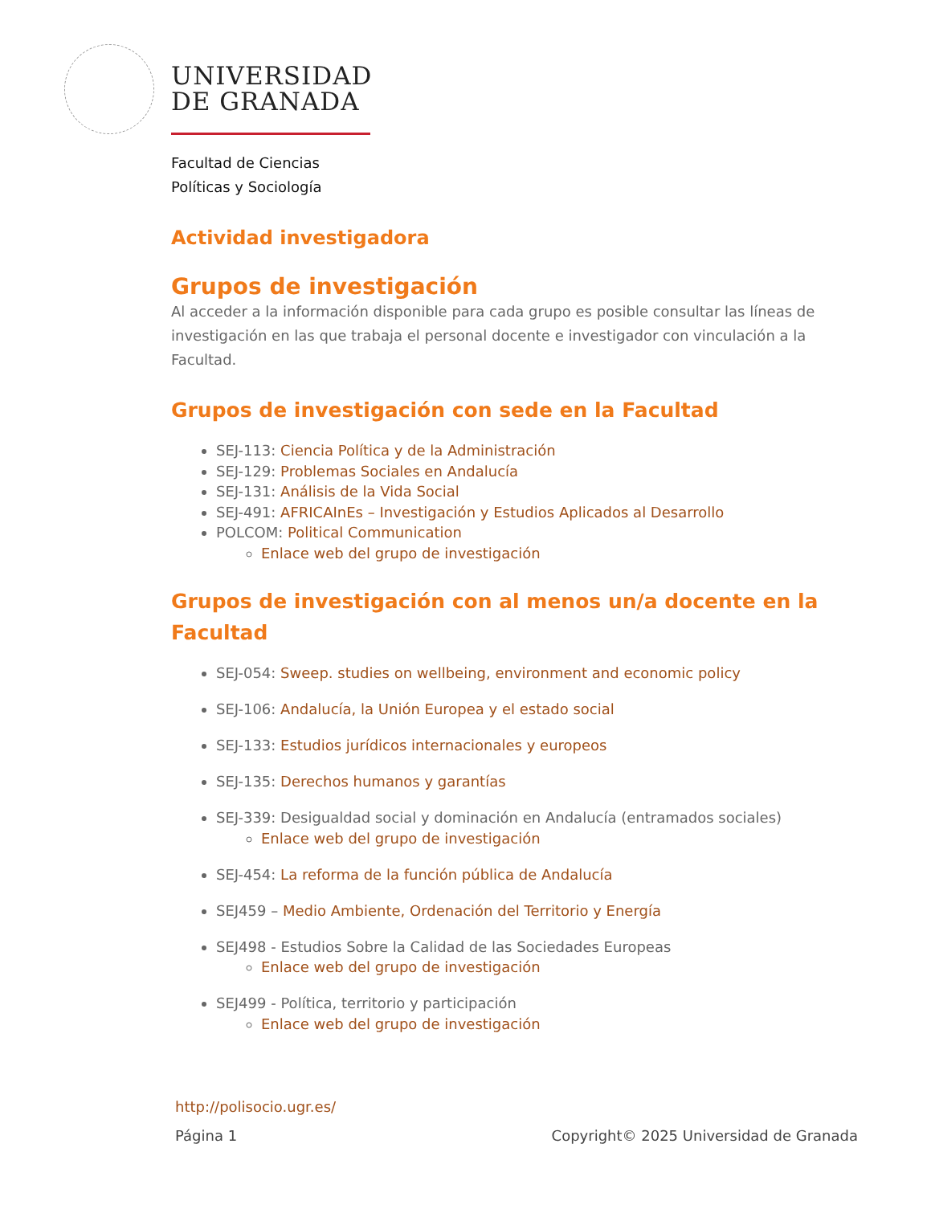UNIVERSIDAD
DE GRANADA
Facultad de Ciencias
Políticas y Sociología
Actividad investigadora
Grupos de investigación
Al acceder a la información disponible para cada grupo es posible consultar las líneas de investigación en las que trabaja el personal docente e investigador con vinculación a la Facultad.
Grupos de investigación con sede en la Facultad
SEJ-113: Ciencia Política y de la Administración
SEJ-129: Problemas Sociales en Andalucía
SEJ-131: Análisis de la Vida Social
SEJ-491: AFRICAInEs – Investigación y Estudios Aplicados al Desarrollo
POLCOM: Political Communication
Enlace web del grupo de investigación
Grupos de investigación con al menos un/a docente en la Facultad
SEJ-054: Sweep. studies on wellbeing, environment and economic policy
SEJ-106: Andalucía, la Unión Europea y el estado social
SEJ-133: Estudios jurídicos internacionales y europeos
SEJ-135: Derechos humanos y garantías
SEJ-339: Desigualdad social y dominación en Andalucía (entramados sociales)
Enlace web del grupo de investigación
SEJ-454: La reforma de la función pública de Andalucía
SEJ459 – Medio Ambiente, Ordenación del Territorio y Energía
SEJ498 - Estudios Sobre la Calidad de las Sociedades Europeas
Enlace web del grupo de investigación
SEJ499 - Política, territorio y participación
Enlace web del grupo de investigación
http://polisocio.ugr.es/
Página 1 Copyright© 2025 Universidad de Granada